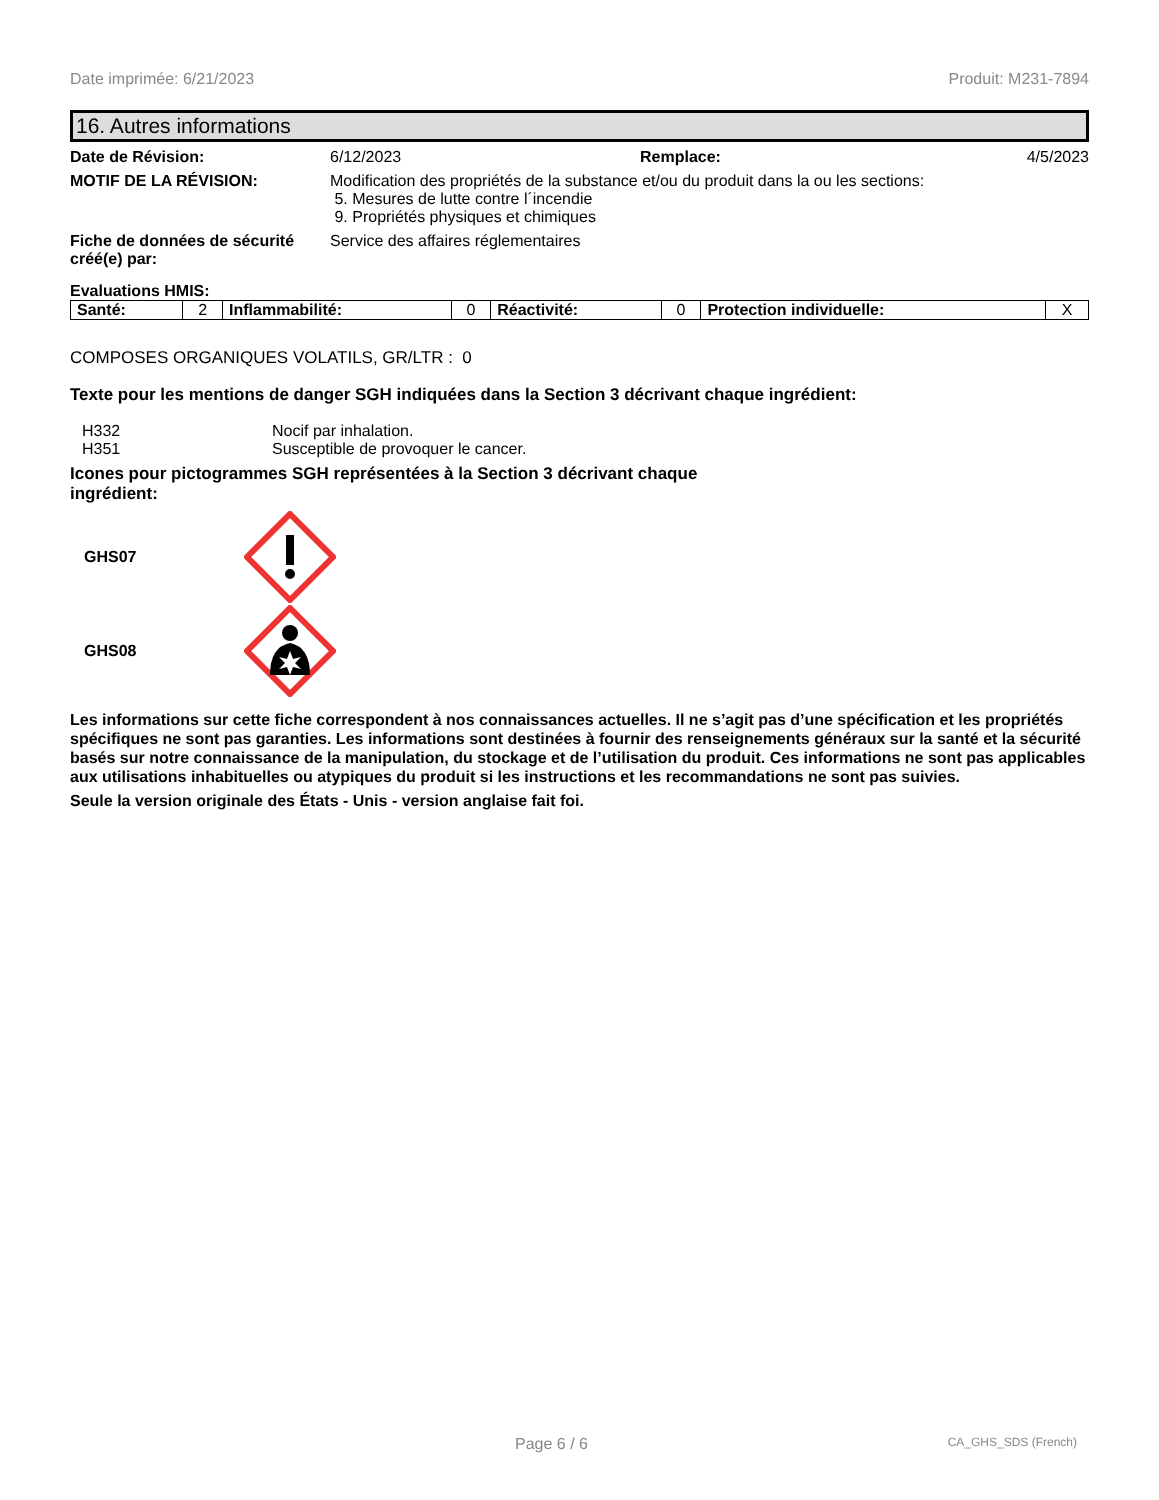Date imprimée: 6/21/2023 Produit: M231-7894
16. Autres informations
Date de Révision: 6/12/2023 Remplace: 4/5/2023
MOTIF DE LA RÉVISION: Modification des propriétés de la substance et/ou du produit dans la ou les sections:
5. Mesures de lutte contre l´incendie
9. Propriétés physiques et chimiques
Fiche de données de sécurité créé(e) par:
Service des affaires réglementaires
Evaluations HMIS:
| Santé: | 2 | Inflammabilité: | 0 | Réactivité: | 0 | Protection individuelle: | X |
COMPOSES ORGANIQUES VOLATILS, GR/LTR : 0
Texte pour les mentions de danger SGH indiquées dans la Section 3 décrivant chaque ingrédient:
H332 Nocif par inhalation.
H351 Susceptible de provoquer le cancer.
Icones pour pictogrammes SGH représentées à la Section 3 décrivant chaque ingrédient:
GHS07
GHS08
Les informations sur cette fiche correspondent à nos connaissances actuelles. Il ne s’agit pas d’une spécification et les propriétés spécifiques ne sont pas garanties. Les informations sont destinées à fournir des renseignements généraux sur la santé et la sécurité basés sur notre connaissance de la manipulation, du stockage et de l’utilisation du produit. Ces informations ne sont pas applicables aux utilisations inhabituelles ou atypiques du produit si les instructions et les recommandations ne sont pas suivies.
Seule la version originale des États - Unis - version anglaise fait foi.
Page 6 / 6 CA_GHS_SDS (French)